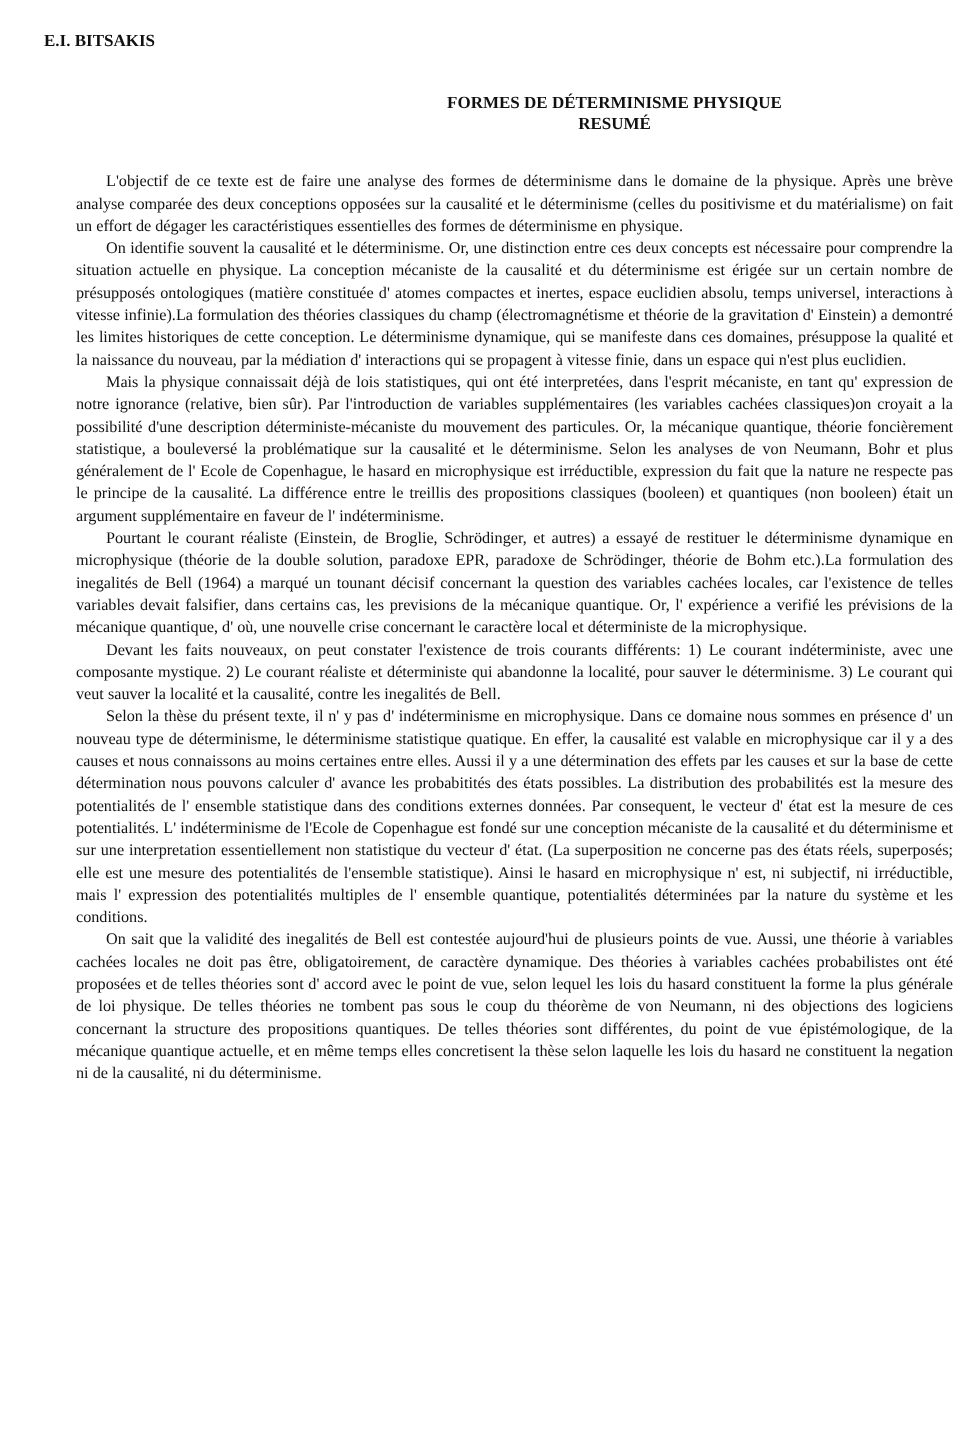E.I. BITSAKIS
FORMES DE DÉTERMINISME PHYSIQUE
RESUMÉ
L'objectif de ce texte est de faire une analyse des formes de déterminisme dans le domaine de la physique. Après une brève analyse comparée des deux conceptions opposées sur la causalité et le déterminisme (celles du positivisme et du matérialisme) on fait un effort de dégager les caractéristiques essentielles des formes de déterminisme en physique.
On identifie souvent la causalité et le déterminisme. Or, une distinction entre ces deux concepts est nécessaire pour comprendre la situation actuelle en physique. La conception mécaniste de la causalité et du déterminisme est érigée sur un certain nombre de présupposés ontologiques (matière constituée d' atomes compactes et inertes, espace euclidien absolu, temps universel, interactions à vitesse infinie).La formulation des théories classiques du champ (électromagnétisme et théorie de la gravitation d' Einstein) a demontré les limites historiques de cette conception. Le déterminisme dynamique, qui se manifeste dans ces domaines, présuppose la qualité et la naissance du nouveau, par la médiation d' interactions qui se propagent à vitesse finie, dans un espace qui n'est plus euclidien.
Mais la physique connaissait déjà de lois statistiques, qui ont été interpretées, dans l'esprit mécaniste, en tant qu' expression de notre ignorance (relative, bien sûr). Par l'introduction de variables supplémentaires (les variables cachées classiques)on croyait a la possibilité d'une description déterministe-mécaniste du mouvement des particules. Or, la mécanique quantique, théorie foncièrement statistique, a bouleversé la problématique sur la causalité et le déterminisme. Selon les analyses de von Neumann, Bohr et plus généralement de l' Ecole de Copenhague, le hasard en microphysique est irréductible, expression du fait que la nature ne respecte pas le principe de la causalité. La différence entre le treillis des propositions classiques (booleen) et quantiques (non booleen) était un argument supplémentaire en faveur de l' indéterminisme.
Pourtant le courant réaliste (Einstein, de Broglie, Schrödinger, et autres) a essayé de restituer le déterminisme dynamique en microphysique (théorie de la double solution, paradoxe EPR, paradoxe de Schrödinger, théorie de Bohm etc.).La formulation des inegalités de Bell (1964) a marqué un tounant décisif concernant la question des variables cachées locales, car l'existence de telles variables devait falsifier, dans certains cas, les previsions de la mécanique quantique. Or, l' expérience a verifié les prévisions de la mécanique quantique, d' où, une nouvelle crise concernant le caractère local et déterministe de la microphysique.
Devant les faits nouveaux, on peut constater l'existence de trois courants différents: 1) Le courant indéterministe, avec une composante mystique. 2) Le courant réaliste et déterministe qui abandonne la localité, pour sauver le déterminisme. 3) Le courant qui veut sauver la localité et la causalité, contre les inegalités de Bell.
Selon la thèse du présent texte, il n' y pas d' indéterminisme en microphysique. Dans ce domaine nous sommes en présence d' un nouveau type de déterminisme, le déterminisme statistique quatique. En effer, la causalité est valable en microphysique car il y a des causes et nous connaissons au moins certaines entre elles. Aussi il y a une détermination des effets par les causes et sur la base de cette détermination nous pouvons calculer d' avance les probabitités des états possibles. La distribution des probabilités est la mesure des potentialités de l' ensemble statistique dans des conditions externes données. Par consequent, le vecteur d' état est la mesure de ces potentialités. L' indéterminisme de l'Ecole de Copenhague est fondé sur une conception mécaniste de la causalité et du déterminisme et sur une interpretation essentiellement non statistique du vecteur d' état. (La superposition ne concerne pas des états réels, superposés; elle est une mesure des potentialités de l'ensemble statistique). Ainsi le hasard en microphysique n' est, ni subjectif, ni irréductible, mais l' expression des potentialités multiples de l' ensemble quantique, potentialités déterminées par la nature du système et les conditions.
On sait que la validité des inegalités de Bell est contestée aujourd'hui de plusieurs points de vue. Aussi, une théorie à variables cachées locales ne doit pas être, obligatoirement, de caractère dynamique. Des théories à variables cachées probabilistes ont été proposées et de telles théories sont d' accord avec le point de vue, selon lequel les lois du hasard constituent la forme la plus générale de loi physique. De telles théories ne tombent pas sous le coup du théorème de von Neumann, ni des objections des logiciens concernant la structure des propositions quantiques. De telles théories sont différentes, du point de vue épistémologique, de la mécanique quantique actuelle, et en même temps elles concretisent la thèse selon laquelle les lois du hasard ne constituent la negation ni de la causalité, ni du déterminisme.